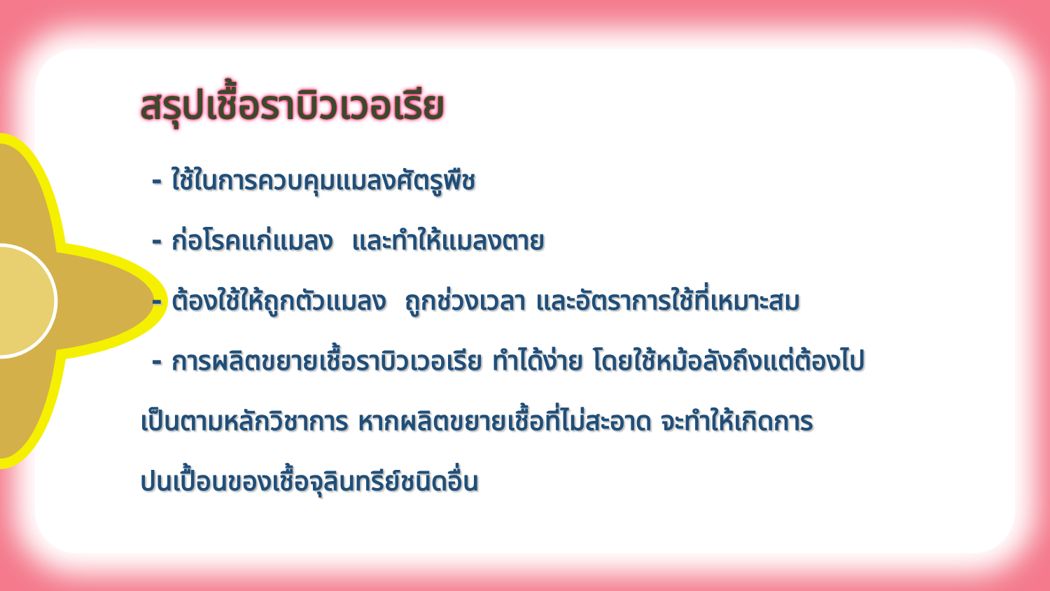สรุปเชื้อราบิวเวอเรีย
- ใช้ในการควบคุมแมลงศัตรูพืช
- ก่อโรคแก่แมลง และทำให้แมลงตาย
- ต้องใช้ให้ถูกตัวแมลง ถูกช่วงเวลา และอัตราการใช้ที่เหมาะสม
- การผลิตขยายเชื้อราบิวเวอเรีย ทำได้ง่าย โดยใช้หม้อลังถึงแต่ต้องไป
เป็นตามหลักวิชาการ หากผลิตขยายเชื้อที่ไม่สะอาด จะทำให้เกิดการ
ปนเปื้อนของเชื้อจุลินทรีย์ชนิดอื่น